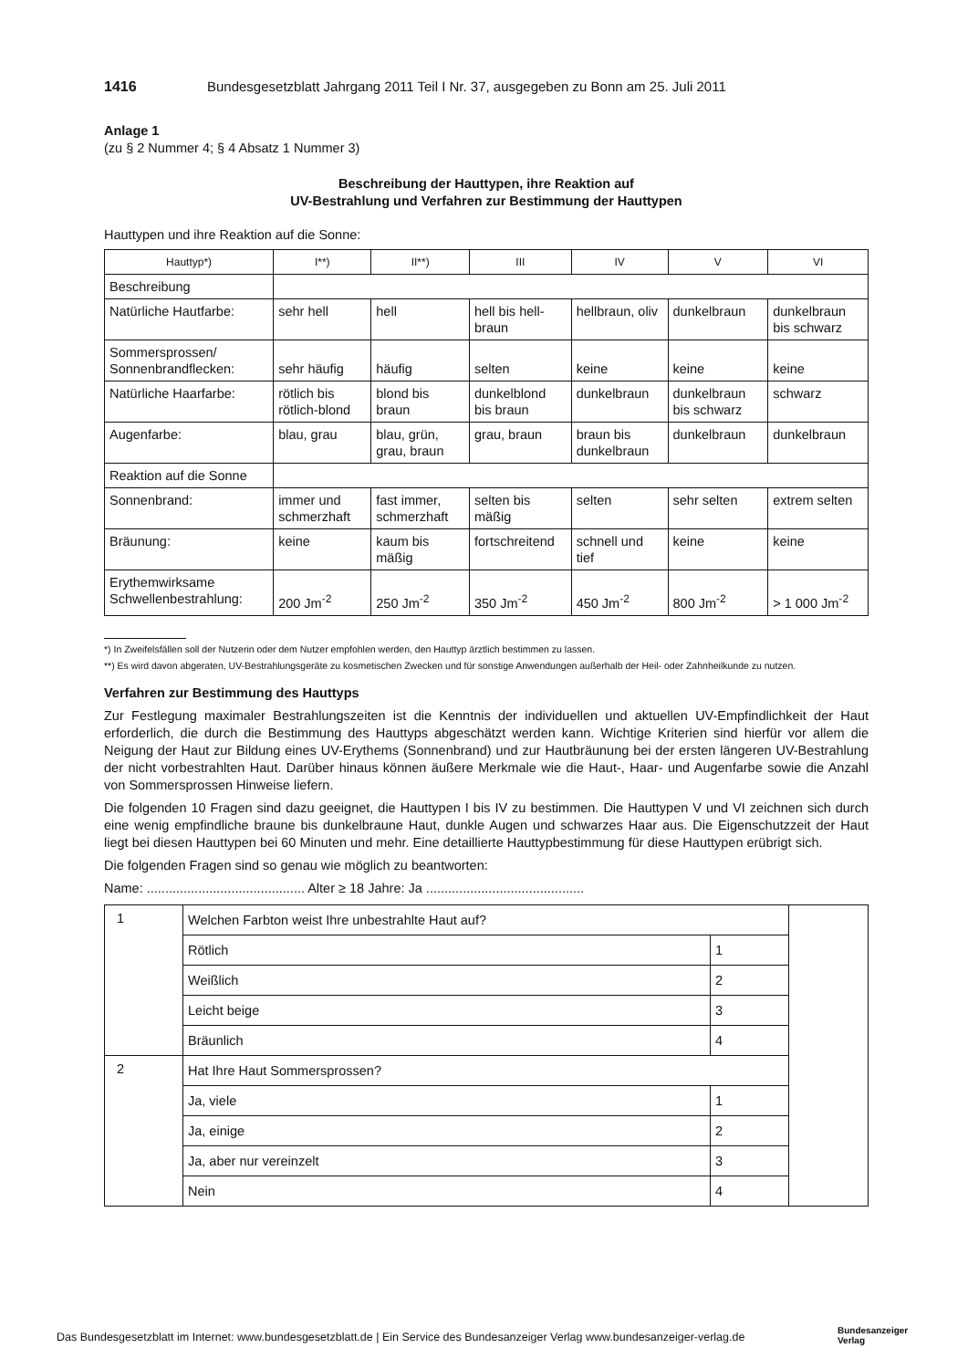1416 Bundesgesetzblatt Jahrgang 2011 Teil I Nr. 37, ausgegeben zu Bonn am 25. Juli 2011
Anlage 1
(zu § 2 Nummer 4; § 4 Absatz 1 Nummer 3)
Beschreibung der Hauttypen, ihre Reaktion auf
UV-Bestrahlung und Verfahren zur Bestimmung der Hauttypen
Hauttypen und ihre Reaktion auf die Sonne:
| Hauttyp*) | I**) | II**) | III | IV | V | VI |
| --- | --- | --- | --- | --- | --- | --- |
| Beschreibung | | | | | | |
| Natürliche Hautfarbe: | sehr hell | hell | hell bis hell-braun | hellbraun, oliv | dunkelbraun | dunkelbraun bis schwarz |
| Sommersprossen/ Sonnenbrandflecken: | sehr häufig | häufig | selten | keine | keine | keine |
| Natürliche Haarfarbe: | rötlich bis rötlich-blond | blond bis braun | dunkelblond bis braun | dunkelbraun | dunkelbraun bis schwarz | schwarz |
| Augenfarbe: | blau, grau | blau, grün, grau, braun | grau, braun | braun bis dunkelbraun | dunkelbraun | dunkelbraun |
| Reaktion auf die Sonne | | | | | | |
| Sonnenbrand: | immer und schmerzhaft | fast immer, schmerzhaft | selten bis mäßig | selten | sehr selten | extrem selten |
| Bräunung: | keine | kaum bis mäßig | fortschreitend | schnell und tief | keine | keine |
| Erythemwirksame Schwellenbestrahlung: | 200 Jm<sup>-2</sup> | 250 Jm<sup>-2</sup> | 350 Jm<sup>-2</sup> | 450 Jm<sup>-2</sup> | 800 Jm<sup>-2</sup> | > 1 000 Jm<sup>-2</sup> |
*) In Zweifelsfällen soll der Nutzerin oder dem Nutzer empfohlen werden, den Hauttyp ärztlich bestimmen zu lassen.
**) Es wird davon abgeraten, UV-Bestrahlungsgeräte zu kosmetischen Zwecken und für sonstige Anwendungen außerhalb der Heil- oder Zahnheilkunde zu nutzen.
Verfahren zur Bestimmung des Hauttyps
Zur Festlegung maximaler Bestrahlungszeiten ist die Kenntnis der individuellen und aktuellen UV-Empfindlichkeit der Haut erforderlich, die durch die Bestimmung des Hauttyps abgeschätzt werden kann. Wichtige Kriterien sind hierfür vor allem die Neigung der Haut zur Bildung eines UV-Erythems (Sonnenbrand) und zur Hautbräunung bei der ersten längeren UV-Bestrahlung der nicht vorbestrahlten Haut. Darüber hinaus können äußere Merkmale wie die Haut-, Haar- und Augenfarbe sowie die Anzahl von Sommersprossen Hinweise liefern.
Die folgenden 10 Fragen sind dazu geeignet, die Hauttypen I bis IV zu bestimmen. Die Hauttypen V und VI zeichnen sich durch eine wenig empfindliche braune bis dunkelbraune Haut, dunkle Augen und schwarzes Haar aus. Die Eigenschutzzeit der Haut liegt bei diesen Hauttypen bei 60 Minuten und mehr. Eine detaillierte Hauttypbestimmung für diese Hauttypen erübrigt sich.
Die folgenden Fragen sind so genau wie möglich zu beantworten:
Name: ........................................... Alter ≥ 18 Jahre: Ja ...........................................
| 1 | Welchen Farbton weist Ihre unbestrahlte Haut auf? | | |
| | Rötlich | 1 | |
| | Weißlich | 2 | |
| | Leicht beige | 3 | |
| | Bräunlich | 4 | |
| 2 | Hat Ihre Haut Sommersprossen? | | |
| | Ja, viele | 1 | |
| | Ja, einige | 2 | |
| | Ja, aber nur vereinzelt | 3 | |
| | Nein | 4 | |
Das Bundesgesetzblatt im Internet: www.bundesgesetzblatt.de | Ein Service des Bundesanzeiger Verlag www.bundesanzeiger-verlag.de
Bundesanzeiger
Verlag